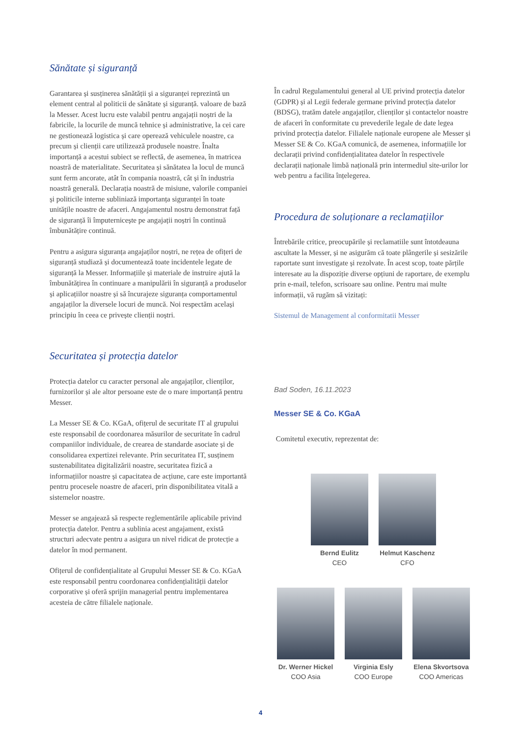Sănătate și siguranță
Garantarea și susținerea sănătății și a siguranței reprezintă un element central al politicii de sănătate și siguranță. valoare de bază la Messer. Acest lucru este valabil pentru angajații noștri de la fabricile, la locurile de muncă tehnice și administrative, la cei care ne gestionează logistica și care operează vehiculele noastre, ca precum și clienții care utilizează produsele noastre. Înalta importanță a acestui subiect se reflectă, de asemenea, în matricea noastră de materialitate. Securitatea și sănătatea la locul de muncă sunt ferm ancorate, atât în compania noastră, cât și în industria noastră generală. Declarația noastră de misiune, valorile companiei și politicile interne subliniază importanța siguranței în toate unitățile noastre de afaceri. Angajamentul nostru demonstrat față de siguranță îi împuternicește pe angajații noștri în continuă îmbunătățire continuă.
Pentru a asigura siguranța angajaților noștri, ne rețea de ofițeri de siguranță studiază și documentează toate incidentele legate de siguranță la Messer. Informațiile și materiale de instruire ajută la îmbunătățirea în continuare a manipulării în siguranță a produselor și aplicațiilor noastre și să încurajeze siguranța comportamentul angajaților la diversele locuri de muncă. Noi respectăm același principiu în ceea ce privește clienții noștri.
Securitatea și protecția datelor
Protecția datelor cu caracter personal ale angajaților, clienților, furnizorilor și ale altor persoane este de o mare importanță pentru Messer.
La Messer SE & Co. KGaA, ofițerul de securitate IT al grupului este responsabil de coordonarea măsurilor de securitate în cadrul companiilor individuale, de crearea de standarde asociate și de consolidarea expertizei relevante. Prin securitatea IT, susținem sustenabilitatea digitalizării noastre, securitatea fizică a informațiilor noastre și capacitatea de acțiune, care este importantă pentru procesele noastre de afaceri, prin disponibilitatea vitală a sistemelor noastre.
Messer se angajează să respecte reglementările aplicabile privind protecția datelor. Pentru a sublinia acest angajament, există structuri adecvate pentru a asigura un nivel ridicat de protecție a datelor în mod permanent.
Ofițerul de confidențialitate al Grupului Messer SE & Co. KGaA este responsabil pentru coordonarea confidențialității datelor corporative și oferă sprijin managerial pentru implementarea acesteia de către filialele naționale.
În cadrul Regulamentului general al UE privind protecția datelor (GDPR) și al Legii federale germane privind protecția datelor (BDSG), tratăm datele angajaților, clienților și contactelor noastre de afaceri în conformitate cu prevederile legale de date legea privind protecția datelor. Filialele naționale europene ale Messer și Messer SE & Co. KGaA comunică, de asemenea, informațiile lor declarații privind confidențialitatea datelor în respectivele declarații naționale limbă națională prin intermediul site-urilor lor web pentru a facilita înțelegerea.
Procedura de soluționare a reclamațiilor
Întrebările critice, preocupările și reclamatiile sunt întotdeauna ascultate la Messer, și ne asigurăm că toate plângerile și sesizările raportate sunt investigate și rezolvate. În acest scop, toate părțile interesate au la dispoziție diverse opțiuni de raportare, de exemplu prin e-mail, telefon, scrisoare sau online. Pentru mai multe informații, vă rugăm să vizitați:
Sistemul de Management al conformitatii Messer
Bad Soden, 16.11.2023
Messer SE & Co. KGaA
Comitetul executiv, reprezentat de:
Bernd Eulitz
CEO
Helmut Kaschenz
CFO
Dr. Werner Hickel
COO Asia
Virginia Esly
COO Europe
Elena Skvortsova
COO Americas
4